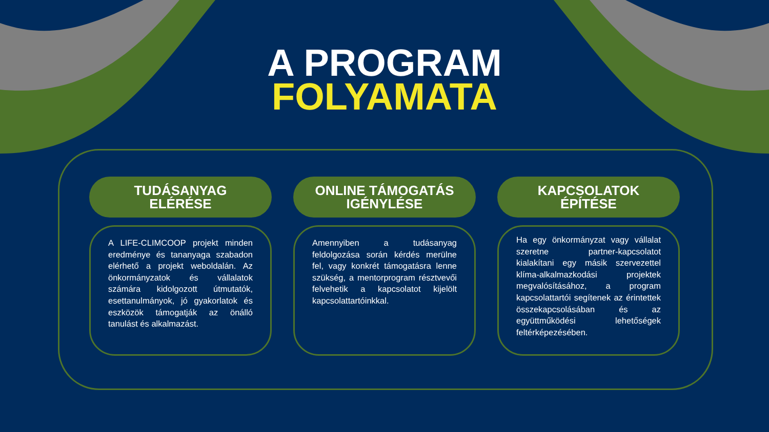A PROGRAM
FOLYAMATA
TUDÁSANYAG
ELÉRÉSE
A LIFE-CLIMCOOP projekt minden eredménye és tananyaga szabadon elérhető a projekt weboldalán. Az önkormányzatok és vállalatok számára kidolgozott útmutatók, esettanulmányok, jó gyakorlatok és eszközök támogatják az önálló tanulást és alkalmazást.
ONLINE TÁMOGATÁS
IGÉNYLÉSE
Amennyiben a tudásanyag feldolgozása során kérdés merülne fel, vagy konkrét támogatásra lenne szükség, a mentorprogram résztvevői felvehetik a kapcsolatot kijelölt kapcsolattartóinkkal.
KAPCSOLATOK
ÉPÍTÉSE
Ha egy önkormányzat vagy vállalat szeretne partner-kapcsolatot kialakítani egy másik szervezettel klíma-alkalmazkodási projektek megvalósításához, a program kapcsolattartói segítenek az érintettek összekapcsolásában és az együttműködési lehetőségek feltérképezésében.